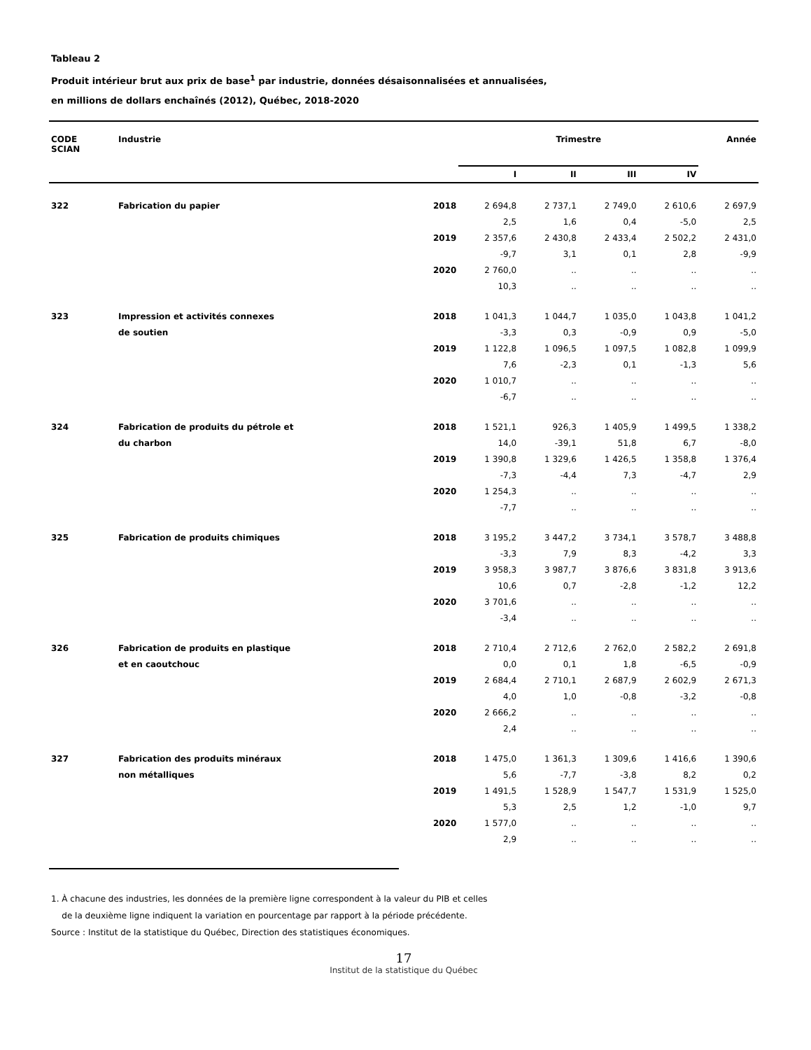Tableau 2
Produit intérieur brut aux prix de base<sup>1</sup> par industrie, données désaisonnalisées et annualisées,
en millions de dollars enchaînés (2012), Québec, 2018-2020
| CODE SCIAN | Industrie | | Trimestre | | | | Année |
| --- | --- | --- | --- | --- | --- | --- | --- |
| | | | I | II | III | IV | |
| 322 | Fabrication du papier | 2018 | 2 694,8 | 2 737,1 | 2 749,0 | 2 610,6 | 2 697,9 |
| | | | 2,5 | 1,6 | 0,4 | -5,0 | 2,5 |
| | | 2019 | 2 357,6 | 2 430,8 | 2 433,4 | 2 502,2 | 2 431,0 |
| | | | -9,7 | 3,1 | 0,1 | 2,8 | -9,9 |
| | | 2020 | 2 760,0 | .. | .. | .. | .. |
| | | | 10,3 | .. | .. | .. | .. |
| 323 | Impression et activités connexes | 2018 | 1 041,3 | 1 044,7 | 1 035,0 | 1 043,8 | 1 041,2 |
| | de soutien | | -3,3 | 0,3 | -0,9 | 0,9 | -5,0 |
| | | 2019 | 1 122,8 | 1 096,5 | 1 097,5 | 1 082,8 | 1 099,9 |
| | | | 7,6 | -2,3 | 0,1 | -1,3 | 5,6 |
| | | 2020 | 1 010,7 | .. | .. | .. | .. |
| | | | -6,7 | .. | .. | .. | .. |
| 324 | Fabrication de produits du pétrole et | 2018 | 1 521,1 | 926,3 | 1 405,9 | 1 499,5 | 1 338,2 |
| | du charbon | | 14,0 | -39,1 | 51,8 | 6,7 | -8,0 |
| | | 2019 | 1 390,8 | 1 329,6 | 1 426,5 | 1 358,8 | 1 376,4 |
| | | | -7,3 | -4,4 | 7,3 | -4,7 | 2,9 |
| | | 2020 | 1 254,3 | .. | .. | .. | .. |
| | | | -7,7 | .. | .. | .. | .. |
| 325 | Fabrication de produits chimiques | 2018 | 3 195,2 | 3 447,2 | 3 734,1 | 3 578,7 | 3 488,8 |
| | | | -3,3 | 7,9 | 8,3 | -4,2 | 3,3 |
| | | 2019 | 3 958,3 | 3 987,7 | 3 876,6 | 3 831,8 | 3 913,6 |
| | | | 10,6 | 0,7 | -2,8 | -1,2 | 12,2 |
| | | 2020 | 3 701,6 | .. | .. | .. | .. |
| | | | -3,4 | .. | .. | .. | .. |
| 326 | Fabrication de produits en plastique | 2018 | 2 710,4 | 2 712,6 | 2 762,0 | 2 582,2 | 2 691,8 |
| | et en caoutchouc | | 0,0 | 0,1 | 1,8 | -6,5 | -0,9 |
| | | 2019 | 2 684,4 | 2 710,1 | 2 687,9 | 2 602,9 | 2 671,3 |
| | | | 4,0 | 1,0 | -0,8 | -3,2 | -0,8 |
| | | 2020 | 2 666,2 | .. | .. | .. | .. |
| | | | 2,4 | .. | .. | .. | .. |
| 327 | Fabrication des produits minéraux | 2018 | 1 475,0 | 1 361,3 | 1 309,6 | 1 416,6 | 1 390,6 |
| | non métalliques | | 5,6 | -7,7 | -3,8 | 8,2 | 0,2 |
| | | 2019 | 1 491,5 | 1 528,9 | 1 547,7 | 1 531,9 | 1 525,0 |
| | | | 5,3 | 2,5 | 1,2 | -1,0 | 9,7 |
| | | 2020 | 1 577,0 | .. | .. | .. | .. |
| | | | 2,9 | .. | .. | .. | .. |
1. À chacune des industries, les données de la première ligne correspondent à la valeur du PIB et celles
de la deuxième ligne indiquent la variation en pourcentage par rapport à la période précédente.
Source : Institut de la statistique du Québec, Direction des statistiques économiques.
17
Institut de la statistique du Québec